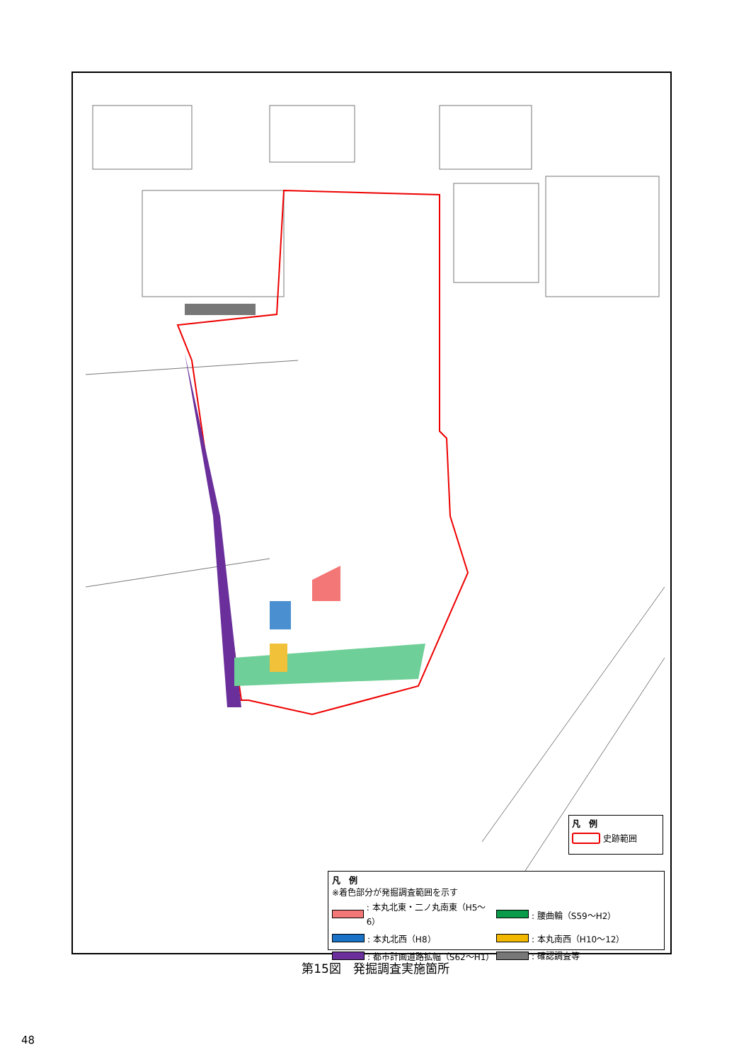凡　例
史跡範囲
凡　例
※着色部分が発掘調査範囲を示す
: 本丸北東・二ノ丸南東（H5～6） : 腰曲輪（S59～H2）
: 本丸北西（H8） : 本丸南西（H10～12）
: 都市計画道路拡幅（S62～H1） : 確認調査等
第15図　発掘調査実施箇所
48